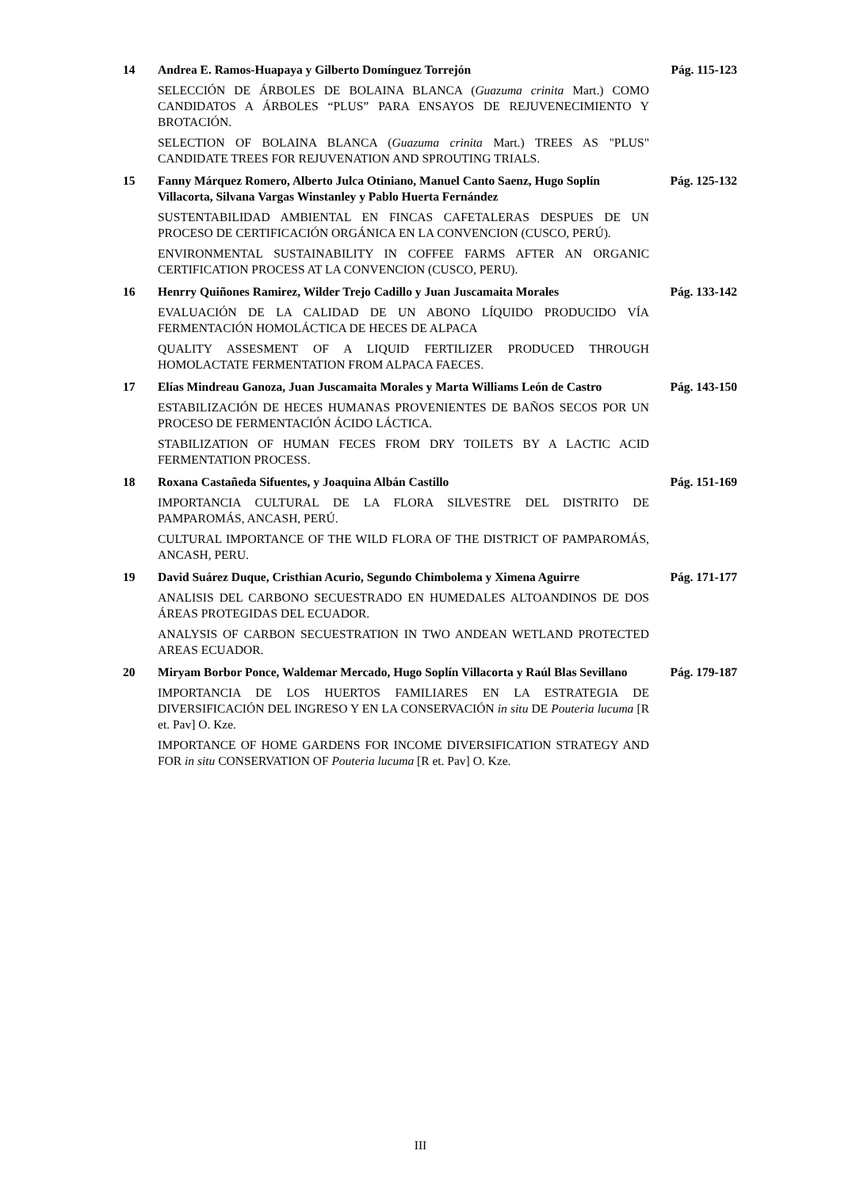14
Andrea E. Ramos-Huapaya y Gilberto Domínguez Torrejón
Pág. 115-123
SELECCIÓN DE ÁRBOLES DE BOLAINA BLANCA (Guazuma crinita Mart.) COMO CANDIDATOS A ÁRBOLES “PLUS” PARA ENSAYOS DE REJUVENECIMIENTO Y BROTACIÓN.
SELECTION OF BOLAINA BLANCA (Guazuma crinita Mart.) TREES AS "PLUS" CANDIDATE TREES FOR REJUVENATION AND SPROUTING TRIALS.
15
Fanny Márquez Romero, Alberto Julca Otiniano, Manuel Canto Saenz, Hugo Soplín Villacorta, Silvana Vargas Winstanley y Pablo Huerta Fernández
Pág. 125-132
SUSTENTABILIDAD AMBIENTAL EN FINCAS CAFETALERAS DESPUES DE UN PROCESO DE CERTIFICACIÓN ORGÁNICA EN LA CONVENCION (CUSCO, PERÚ).
ENVIRONMENTAL SUSTAINABILITY IN COFFEE FARMS AFTER AN ORGANIC CERTIFICATION PROCESS AT LA CONVENCION (CUSCO, PERU).
16
Henrry Quiñones Ramirez, Wilder Trejo Cadillo y Juan Juscamaita Morales
Pág. 133-142
EVALUACIÓN DE LA CALIDAD DE UN ABONO LÍQUIDO PRODUCIDO VÍA FERMENTACIÓN HOMOLÁCTICA DE HECES DE ALPACA
QUALITY ASSESMENT OF A LIQUID FERTILIZER PRODUCED THROUGH HOMOLACTATE FERMENTATION FROM ALPACA FAECES.
17
Elías Mindreau Ganoza, Juan Juscamaita Morales y Marta Williams León de Castro
Pág. 143-150
ESTABILIZACIÓN DE HECES HUMANAS PROVENIENTES DE BAÑOS SECOS POR UN PROCESO DE FERMENTACIÓN ÁCIDO LÁCTICA.
STABILIZATION OF HUMAN FECES FROM DRY TOILETS BY A LACTIC ACID FERMENTATION PROCESS.
18
Roxana Castañeda Sifuentes, y Joaquina Albán Castillo
Pág. 151-169
IMPORTANCIA CULTURAL DE LA FLORA SILVESTRE DEL DISTRITO DE PAMPAROMÁS, ANCASH, PERÚ.
CULTURAL IMPORTANCE OF THE WILD FLORA OF THE DISTRICT OF PAMPAROMÁS, ANCASH, PERU.
19
David Suárez Duque, Cristhian Acurio, Segundo Chimbolema y Ximena Aguirre
Pág. 171-177
ANALISIS DEL CARBONO SECUESTRADO EN HUMEDALES ALTOANDINOS DE DOS ÁREAS PROTEGIDAS DEL ECUADOR.
ANALYSIS OF CARBON SECUESTRATION IN TWO ANDEAN WETLAND PROTECTED AREAS ECUADOR.
20
Miryam Borbor Ponce, Waldemar Mercado, Hugo Soplín Villacorta y Raúl Blas Sevillano
Pág. 179-187
IMPORTANCIA DE LOS HUERTOS FAMILIARES EN LA ESTRATEGIA DE DIVERSIFICACIÓN DEL INGRESO Y EN LA CONSERVACIÓN in situ DE Pouteria lucuma [R et. Pav] O. Kze.
IMPORTANCE OF HOME GARDENS FOR INCOME DIVERSIFICATION STRATEGY AND FOR in situ CONSERVATION OF Pouteria lucuma [R et. Pav] O. Kze.
III